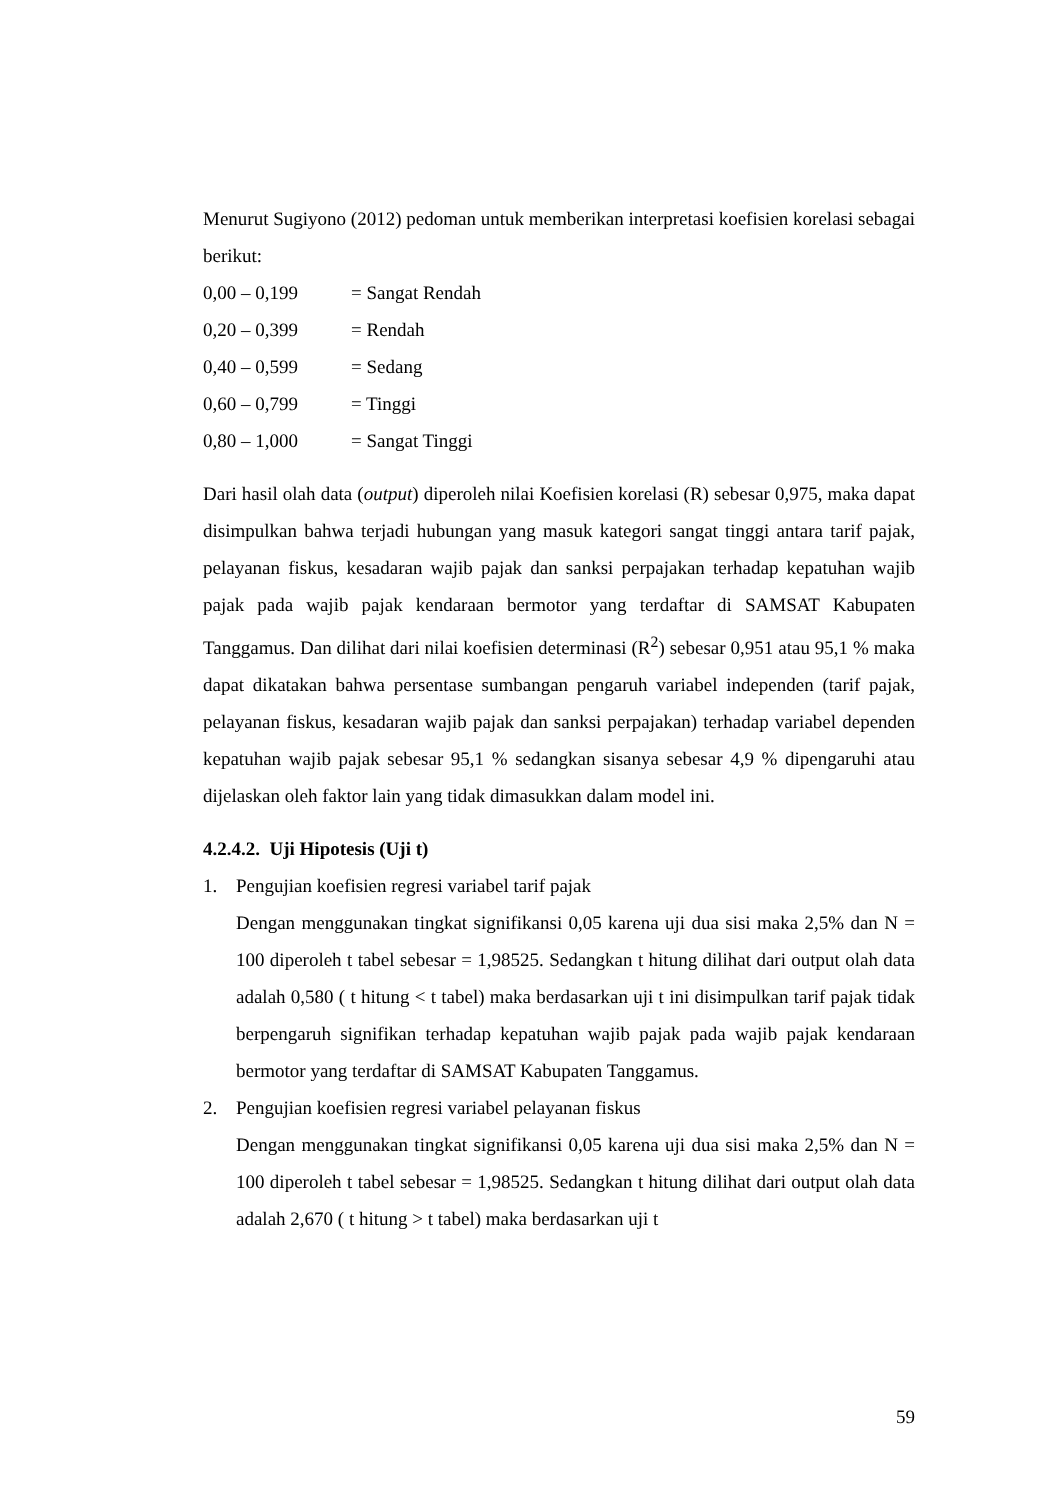Menurut Sugiyono (2012) pedoman untuk memberikan interpretasi koefisien korelasi sebagai berikut:
0,00 – 0,199 = Sangat Rendah
0,20 – 0,399 = Rendah
0,40 – 0,599 = Sedang
0,60 – 0,799 = Tinggi
0,80 – 1,000 = Sangat Tinggi
Dari hasil olah data (output) diperoleh nilai Koefisien korelasi (R) sebesar 0,975, maka dapat disimpulkan bahwa terjadi hubungan yang masuk kategori sangat tinggi antara tarif pajak, pelayanan fiskus, kesadaran wajib pajak dan sanksi perpajakan terhadap kepatuhan wajib pajak pada wajib pajak kendaraan bermotor yang terdaftar di SAMSAT Kabupaten Tanggamus. Dan dilihat dari nilai koefisien determinasi (R<sup>2</sup>) sebesar 0,951 atau 95,1 % maka dapat dikatakan bahwa persentase sumbangan pengaruh variabel independen (tarif pajak, pelayanan fiskus, kesadaran wajib pajak dan sanksi perpajakan) terhadap variabel dependen kepatuhan wajib pajak sebesar 95,1 % sedangkan sisanya sebesar 4,9 % dipengaruhi atau dijelaskan oleh faktor lain yang tidak dimasukkan dalam model ini.
4.2.4.2. Uji Hipotesis (Uji t)
1. Pengujian koefisien regresi variabel tarif pajak
Dengan menggunakan tingkat signifikansi 0,05 karena uji dua sisi maka 2,5% dan N = 100 diperoleh t tabel sebesar = 1,98525. Sedangkan t hitung dilihat dari output olah data adalah 0,580 ( t hitung < t tabel) maka berdasarkan uji t ini disimpulkan tarif pajak tidak berpengaruh signifikan terhadap kepatuhan wajib pajak pada wajib pajak kendaraan bermotor yang terdaftar di SAMSAT Kabupaten Tanggamus.
2. Pengujian koefisien regresi variabel pelayanan fiskus
Dengan menggunakan tingkat signifikansi 0,05 karena uji dua sisi maka 2,5% dan N = 100 diperoleh t tabel sebesar = 1,98525. Sedangkan t hitung dilihat dari output olah data adalah 2,670 ( t hitung > t tabel) maka berdasarkan uji t
59